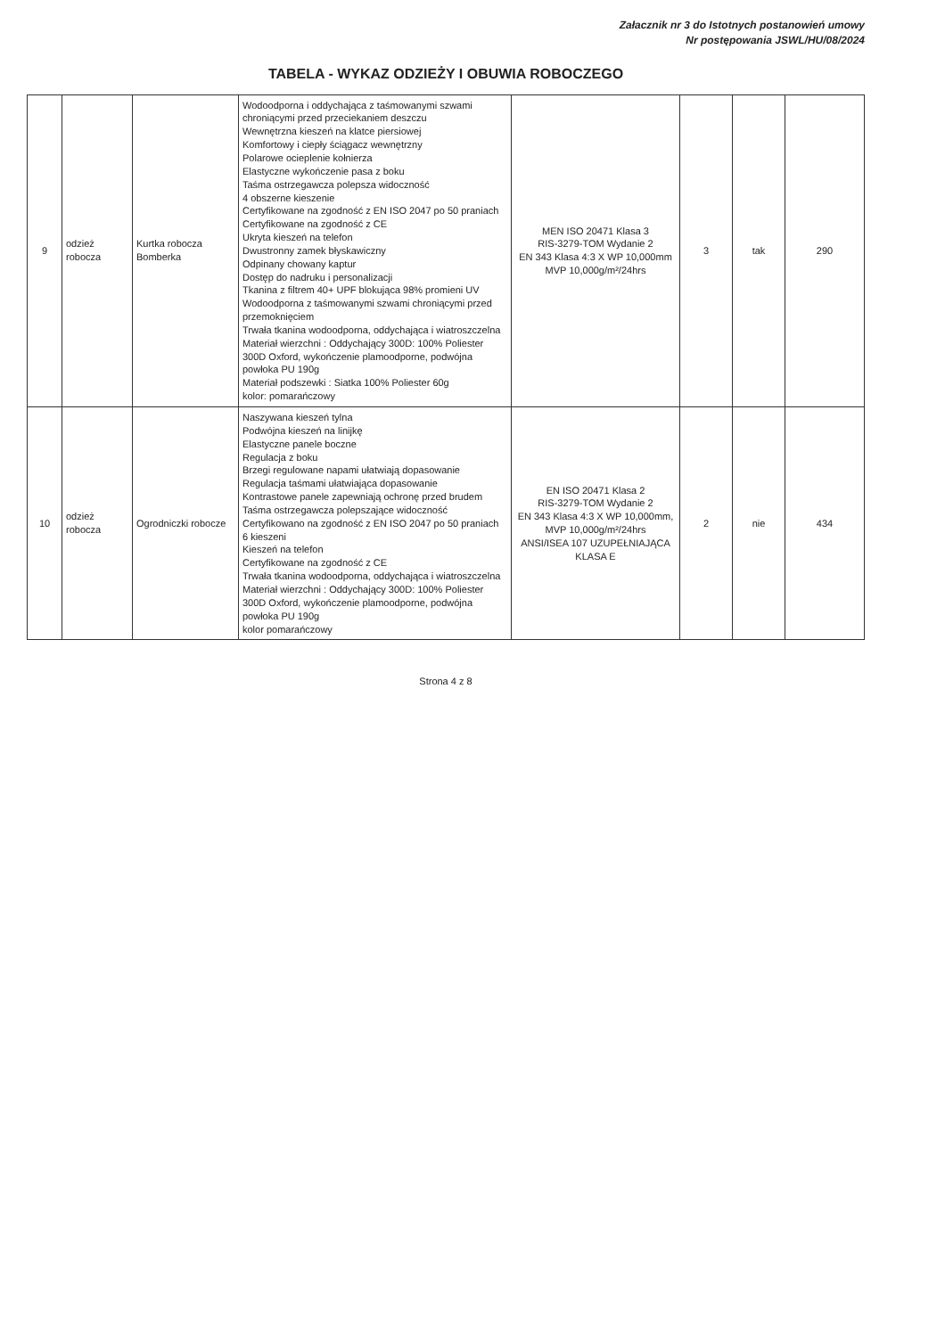Załacznik nr 3 do Istotnych postanowień umowy
Nr postępowania JSWL/HU/08/2024
TABELA - WYKAZ ODZIEŻY I OBUWIA ROBOCZEGO
| 9 | odzież robocza | Kurtka robocza Bomberka | Wodoodporna i oddychająca z taśmowanymi szwami chroniącymi przed przeciekaniem deszczu Wewnętrzna kieszeń na klatce piersiowej Komfortowy i ciepły ściągacz wewnętrzny Polarowe ocieplenie kołnierza Elastyczne wykończenie pasa z boku Taśma ostrzegawcza polepsza widoczność 4 obszerne kieszenie Certyfikowane na zgodność z EN ISO 2047 po 50 praniach Certyfikowane na zgodność z CE Ukryta kieszeń na telefon Dwustronny zamek błyskawiczny Odpinany chowany kaptur Dostęp do nadruku i personalizacji Tkanina z filtrem 40+ UPF blokująca 98% promieni UV Wodoodporna z taśmowanymi szwami chroniącymi przed przemoknięciem Trwała tkanina wodoodporna, oddychająca i wiatroszczelna Materiał wierzchni : Oddychający 300D: 100% Poliester 300D Oxford, wykończenie plamoodporne, podwójna powłoka PU 190g Materiał podszewki : Siatka 100% Poliester 60g kolor: pomarańczowy | MEN ISO 20471 Klasa 3 RIS-3279-TOM Wydanie 2 EN 343 Klasa 4:3 X WP 10,000mm MVP 10,000g/m²/24hrs | 3 | tak | 290 |
| 10 | odzież robocza | Ogrodniczki robocze | Naszywana kieszeń tylna Podwójna kieszeń na linijkę Elastyczne panele boczne Regulacja z boku Brzegi regulowane napami ułatwiają dopasowanie Regulacja taśmami ułatwiająca dopasowanie Kontrastowe panele zapewniają ochronę przed brudem Taśma ostrzegawcza polepszające widoczność Certyfikowano na zgodność z EN ISO 2047 po 50 praniach 6 kieszeni Kieszeń na telefon Certyfikowane na zgodność z CE Trwała tkanina wodoodporna, oddychająca i wiatroszczelna Materiał wierzchni : Oddychający 300D: 100% Poliester 300D Oxford, wykończenie plamoodporne, podwójna powłoka PU 190g kolor pomarańczowy | EN ISO 20471 Klasa 2 RIS-3279-TOM Wydanie 2 EN 343 Klasa 4:3 X WP 10,000mm, MVP 10,000g/m²/24hrs ANSI/ISEA 107 UZUPEŁNIAJĄCA KLASA E | 2 | nie | 434 |
Strona 4 z 8